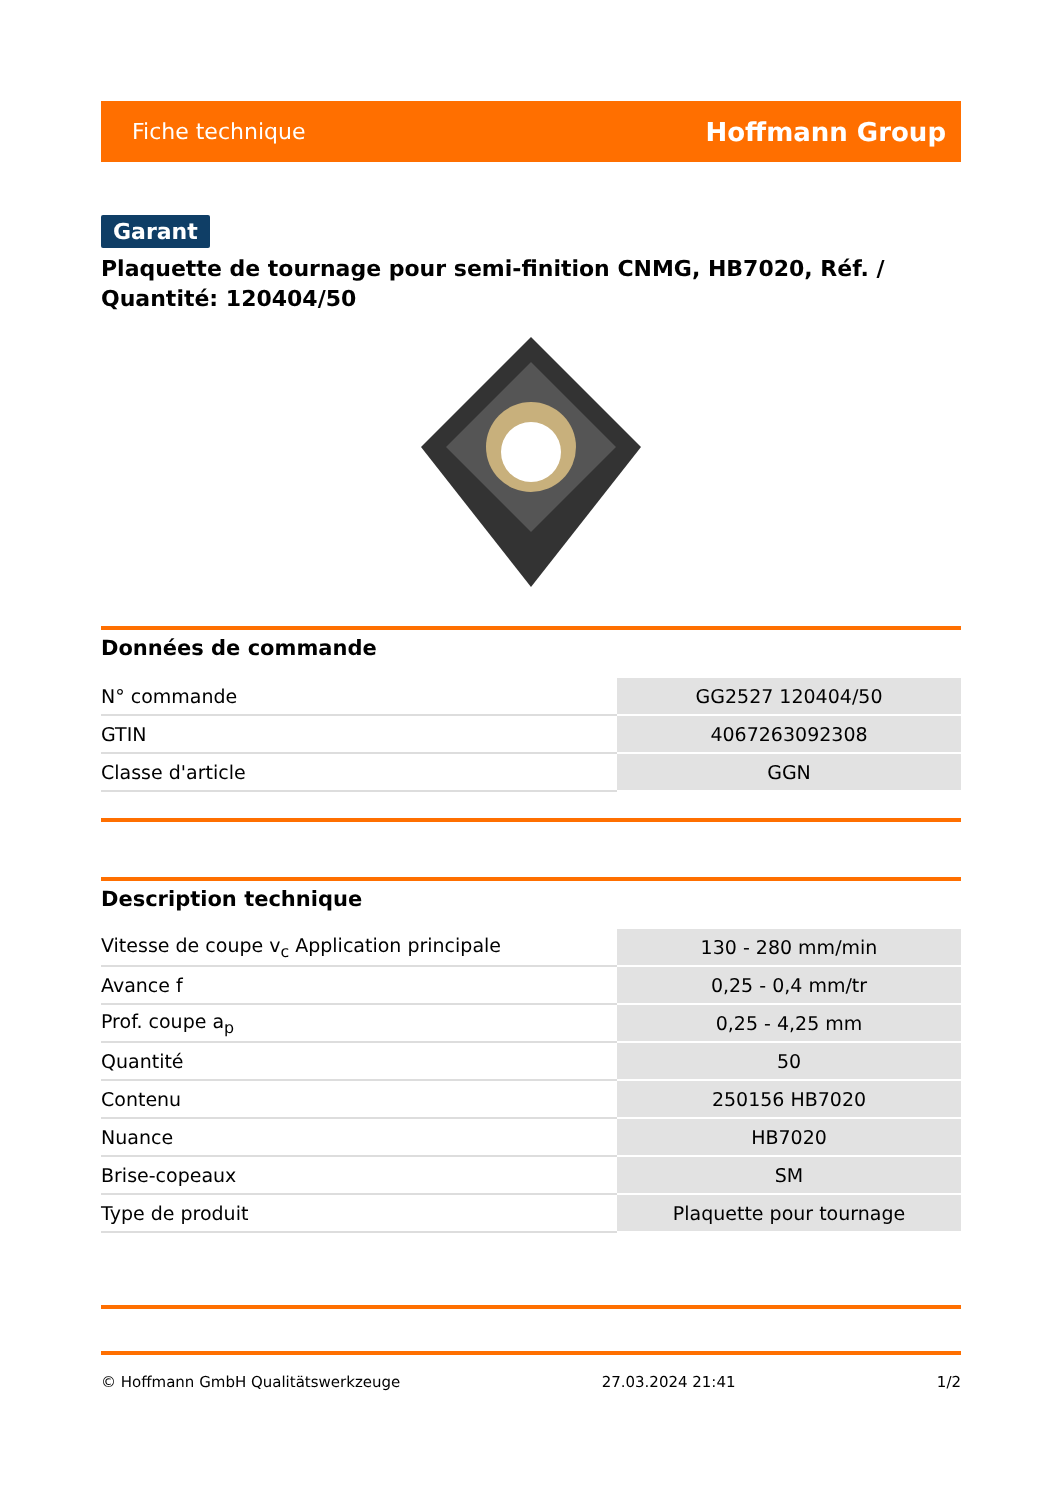Fiche technique Hoffmann Group
Garant
Plaquette de tournage pour semi-finition CNMG, HB7020, Réf. / Quantité: 120404/50
Données de commande
| N° commande | GG2527 120404/50 |
| GTIN | 4067263092308 |
| Classe d'article | GGN |
Description technique
| Vitesse de coupe v<sub>c</sub> Application principale | 130 - 280 mm/min |
| Avance f | 0,25 - 0,4 mm/tr |
| Prof. coupe a<sub>p</sub> | 0,25 - 4,25 mm |
| Quantité | 50 |
| Contenu | 250156 HB7020 |
| Nuance | HB7020 |
| Brise-copeaux | SM |
| Type de produit | Plaquette pour tournage |
© Hoffmann GmbH Qualitätswerkzeuge 27.03.2024 21:41 1/2